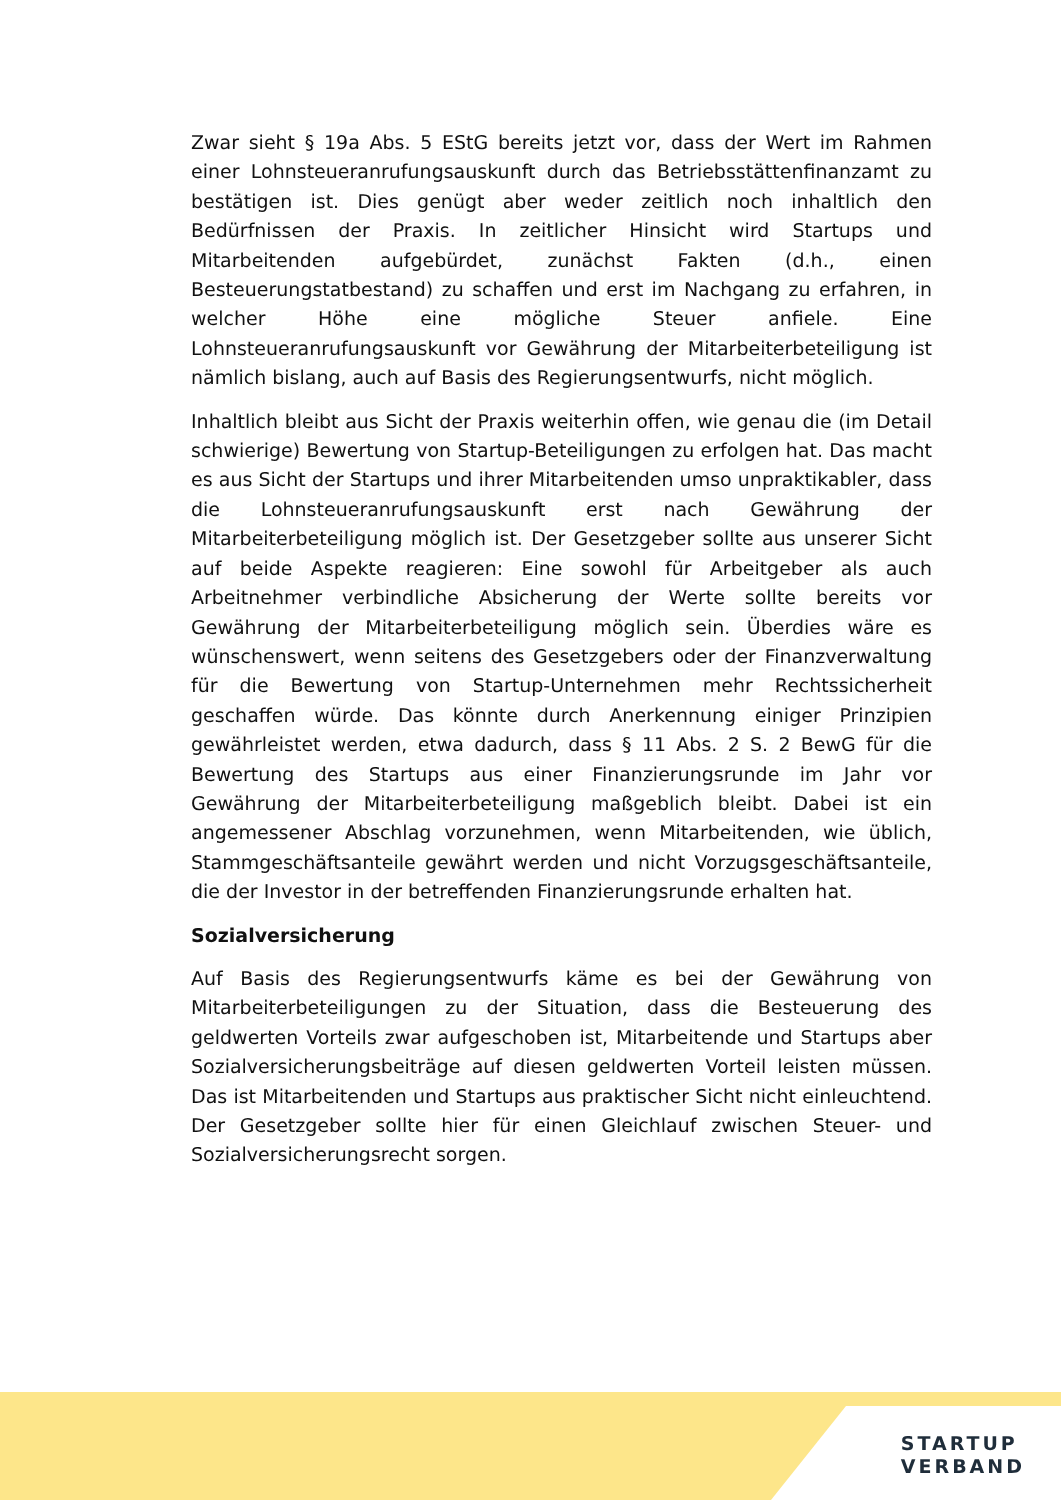Zwar sieht § 19a Abs. 5 EStG bereits jetzt vor, dass der Wert im Rahmen einer Lohnsteueranrufungsauskunft durch das Betriebsstättenfinanzamt zu bestätigen ist. Dies genügt aber weder zeitlich noch inhaltlich den Bedürfnissen der Praxis. In zeitlicher Hinsicht wird Startups und Mitarbeitenden aufgebürdet, zunächst Fakten (d.h., einen Besteuerungstatbestand) zu schaffen und erst im Nachgang zu erfahren, in welcher Höhe eine mögliche Steuer anfiele. Eine Lohnsteueranrufungsauskunft vor Gewährung der Mitarbeiterbeteiligung ist nämlich bislang, auch auf Basis des Regierungsentwurfs, nicht möglich.
Inhaltlich bleibt aus Sicht der Praxis weiterhin offen, wie genau die (im Detail schwierige) Bewertung von Startup-Beteiligungen zu erfolgen hat. Das macht es aus Sicht der Startups und ihrer Mitarbeitenden umso unpraktikabler, dass die Lohnsteueranrufungsauskunft erst nach Gewährung der Mitarbeiterbeteiligung möglich ist. Der Gesetzgeber sollte aus unserer Sicht auf beide Aspekte reagieren: Eine sowohl für Arbeitgeber als auch Arbeitnehmer verbindliche Absicherung der Werte sollte bereits vor Gewährung der Mitarbeiterbeteiligung möglich sein. Überdies wäre es wünschenswert, wenn seitens des Gesetzgebers oder der Finanzverwaltung für die Bewertung von Startup-Unternehmen mehr Rechtssicherheit geschaffen würde. Das könnte durch Anerkennung einiger Prinzipien gewährleistet werden, etwa dadurch, dass § 11 Abs. 2 S. 2 BewG für die Bewertung des Startups aus einer Finanzierungsrunde im Jahr vor Gewährung der Mitarbeiterbeteiligung maßgeblich bleibt. Dabei ist ein angemessener Abschlag vorzunehmen, wenn Mitarbeitenden, wie üblich, Stammgeschäftsanteile gewährt werden und nicht Vorzugsgeschäftsanteile, die der Investor in der betreffenden Finanzierungsrunde erhalten hat.
Sozialversicherung
Auf Basis des Regierungsentwurfs käme es bei der Gewährung von Mitarbeiterbeteiligungen zu der Situation, dass die Besteuerung des geldwerten Vorteils zwar aufgeschoben ist, Mitarbeitende und Startups aber Sozialversicherungsbeiträge auf diesen geldwerten Vorteil leisten müssen. Das ist Mitarbeitenden und Startups aus praktischer Sicht nicht einleuchtend. Der Gesetzgeber sollte hier für einen Gleichlauf zwischen Steuer- und Sozialversicherungsrecht sorgen.
STARTUP
VERBAND